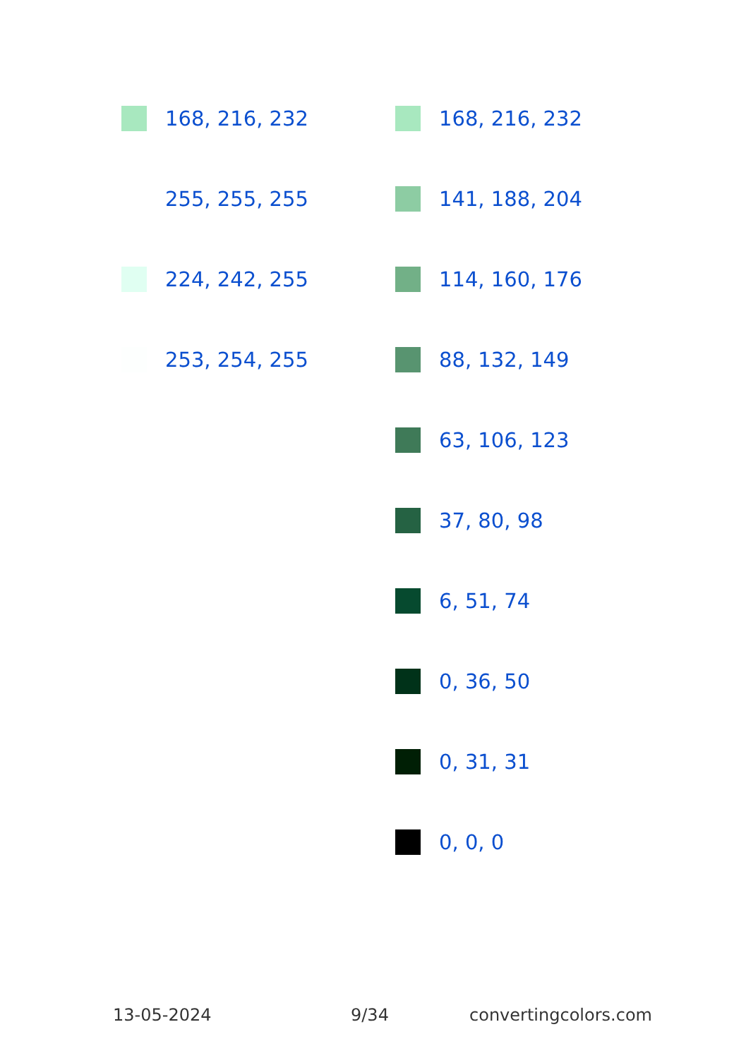168, 216, 232
255, 255, 255
224, 242, 255
253, 254, 255
168, 216, 232
141, 188, 204
114, 160, 176
88, 132, 149
63, 106, 123
37, 80, 98
6, 51, 74
0, 36, 50
0, 31, 31
0, 0, 0
13-05-2024 9/34 convertingcolors.com